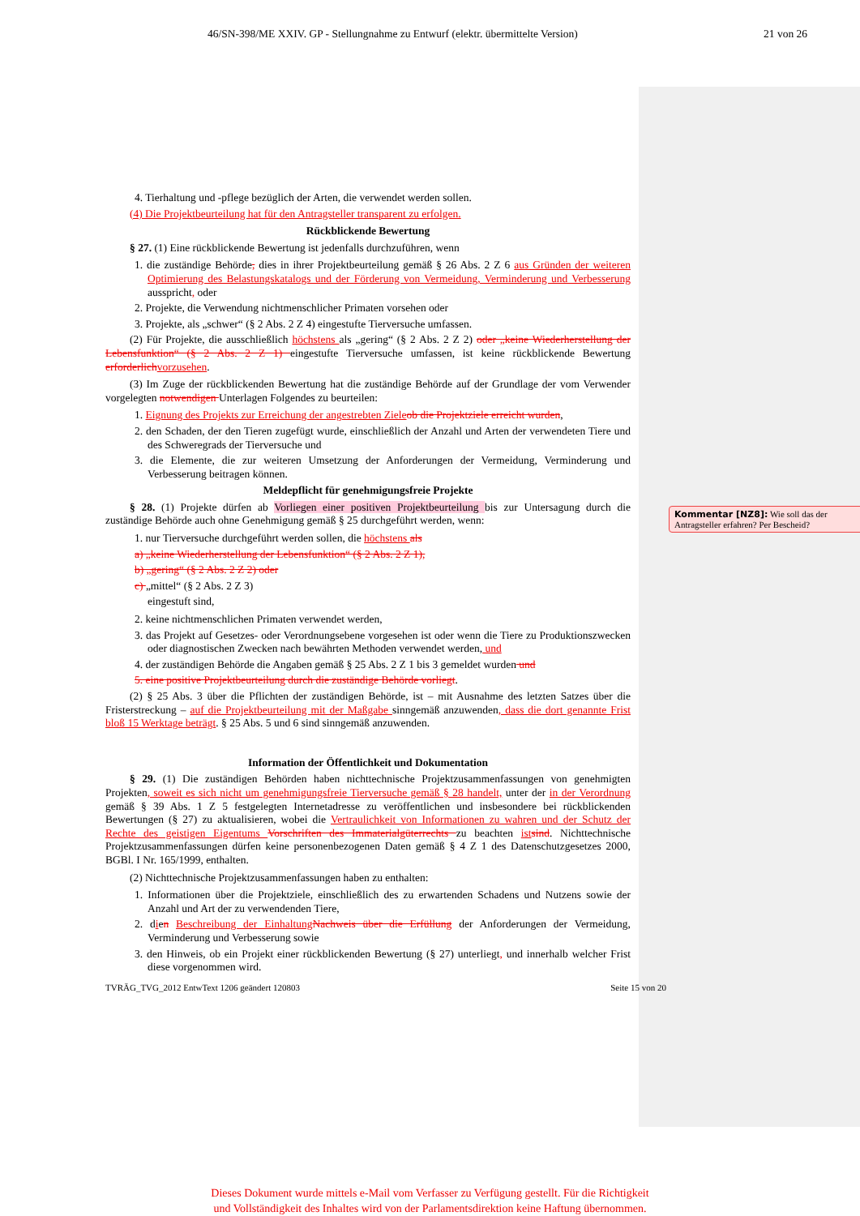46/SN-398/ME XXIV. GP - Stellungnahme zu Entwurf (elektr. übermittelte Version) 21 von 26
4. Tierhaltung und -pflege bezüglich der Arten, die verwendet werden sollen.
(4) Die Projektbeurteilung hat für den Antragsteller transparent zu erfolgen.
Rückblickende Bewertung
§ 27. (1) Eine rückblickende Bewertung ist jedenfalls durchzuführen, wenn
1. die zuständige Behörde, dies in ihrer Projektbeurteilung gemäß § 26 Abs. 2 Z 6 aus Gründen der weiteren Optimierung des Belastungskatalogs und der Förderung von Vermeidung, Verminderung und Verbesserung ausspricht, oder
2. Projekte, die Verwendung nichtmenschlicher Primaten vorsehen oder
3. Projekte, als „schwer“ (§ 2 Abs. 2 Z 4) eingestufte Tierversuche umfassen.
(2) Für Projekte, die ausschließlich höchstens als „gering“ (§ 2 Abs. 2 Z 2) oder „keine Wiederherstellung der Lebensfunktion“ (§ 2 Abs. 2 Z 1) eingestufte Tierversuche umfassen, ist keine rückblickende Bewertung erforderlich vorzusehen.
(3) Im Zuge der rückblickenden Bewertung hat die zuständige Behörde auf der Grundlage der vom Verwender vorgelegten notwendigen Unterlagen Folgendes zu beurteilen:
1. Eignung des Projekts zur Erreichung der angestrebten Ziele ob die Projektziele erreicht wurden,
2. den Schaden, der den Tieren zugefügt wurde, einschließlich der Anzahl und Arten der verwendeten Tiere und des Schweregrads der Tierversuche und
3. die Elemente, die zur weiteren Umsetzung der Anforderungen der Vermeidung, Verminderung und Verbesserung beitragen können.
Meldepflicht für genehmigungsfreie Projekte
§ 28. (1) Projekte dürfen ab Vorliegen einer positiven Projektbeurteilung bis zur Untersagung durch die zuständige Behörde auch ohne Genehmigung gemäß § 25 durchgeführt werden, wenn:
1. nur Tierversuche durchgeführt werden sollen, die höchstens als
a) „keine Wiederherstellung der Lebensfunktion“ (§ 2 Abs. 2 Z 1),
b) „gering“ (§ 2 Abs. 2 Z 2) oder
c) „mittel“ (§ 2 Abs. 2 Z 3)
eingestuft sind,
2. keine nichtmenschlichen Primaten verwendet werden,
3. das Projekt auf Gesetzes- oder Verordnungsebene vorgesehen ist oder wenn die Tiere zu Produktionszwecken oder diagnostischen Zwecken nach bewährten Methoden verwendet werden, und
4. der zuständigen Behörde die Angaben gemäß § 25 Abs. 2 Z 1 bis 3 gemeldet wurden und
5. eine positive Projektbeurteilung durch die zuständige Behörde vorliegt.
(2) § 25 Abs. 3 über die Pflichten der zuständigen Behörde, ist – mit Ausnahme des letzten Satzes über die Fristerstreckung – auf die Projektbeurteilung mit der Maßgabe sinngemäß anzuwenden, dass die dort genannte Frist bloß 15 Werktage beträgt. § 25 Abs. 5 und 6 sind sinngemäß anzuwenden.
Information der Öffentlichkeit und Dokumentation
§ 29. (1) Die zuständigen Behörden haben nichttechnische Projektzusammenfassungen von genehmigten Projekten, soweit es sich nicht um genehmigungsfreie Tierversuche gemäß § 28 handelt, unter der in der Verordnung gemäß § 39 Abs. 1 Z 5 festgelegten Internetadresse zu veröffentlichen und insbesondere bei rückblickenden Bewertungen (§ 27) zu aktualisieren, wobei die Vertraulichkeit von Informationen zu wahren und der Schutz der Rechte des geistigen Eigentums Vorschriften des Immaterialgüterrechts zu beachten ist sind. Nichttechnische Projektzusammenfassungen dürfen keine personenbezogenen Daten gemäß § 4 Z 1 des Datenschutzgesetzes 2000, BGBl. I Nr. 165/1999, enthalten.
(2) Nichttechnische Projektzusammenfassungen haben zu enthalten:
1. Informationen über die Projektziele, einschließlich des zu erwartenden Schadens und Nutzens sowie der Anzahl und Art der zu verwendenden Tiere,
2. dien Beschreibung der Einhaltung Nachweis über die Erfüllung der Anforderungen der Vermeidung, Verminderung und Verbesserung sowie
3. den Hinweis, ob ein Projekt einer rückblickenden Bewertung (§ 27) unterliegt, und innerhalb welcher Frist diese vorgenommen wird.
TVRÄG_TVG_2012 EntwText 1206 geändert 120803 Seite 15 von 20
Kommentar [NZ8]: Wie soll das der Antragsteller erfahren? Per Bescheid?
Dieses Dokument wurde mittels e-Mail vom Verfasser zu Verfügung gestellt. Für die Richtigkeit
und Vollständigkeit des Inhaltes wird von der Parlamentsdirektion keine Haftung übernommen.